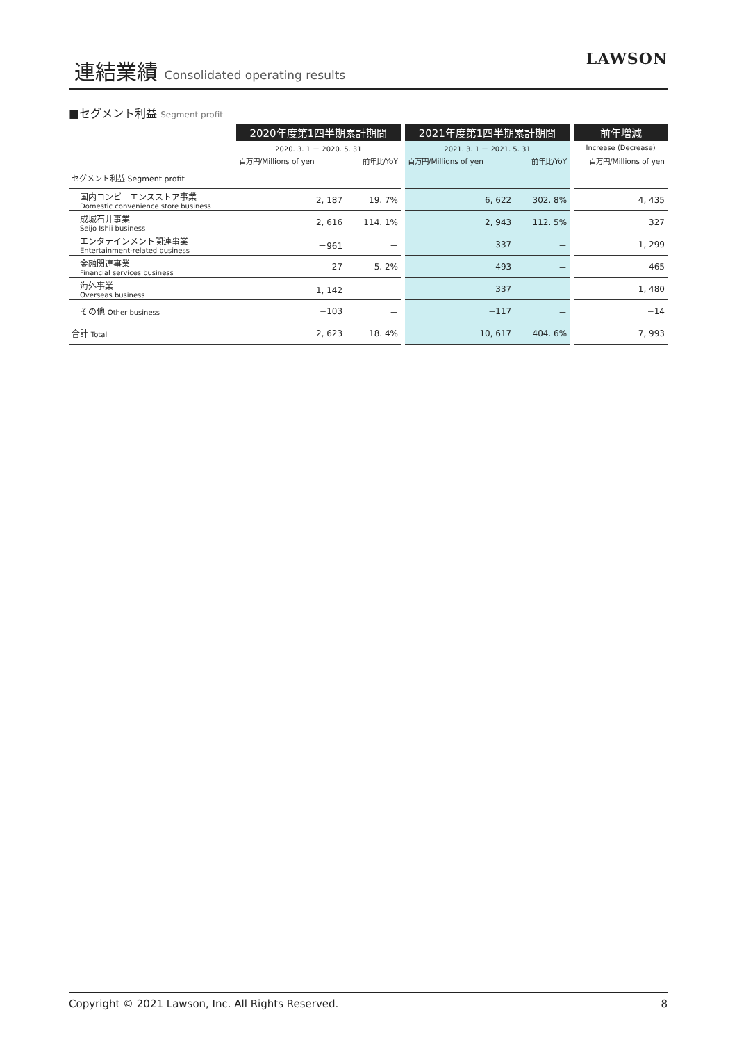連結業績 Consolidated operating results
LAWSON
■セグメント利益 Segment profit
| | 2020年度第1四半期累計期間 | | | 2021年度第1四半期累計期間 | | | 前年増減 |
| | 2020. 3. 1 － 2020. 5. 31 | | | 2021. 3. 1 － 2021. 5. 31 | | | Increase (Decrease) |
| | 百万円/Millions of yen | 前年比/YoY | | 百万円/Millions of yen | 前年比/YoY | | 百万円/Millions of yen |
| セグメント利益 Segment profit | | | | | | | |
| 国内コンビニエンスストア事業 Domestic convenience store business | 2, 187 | 19. 7% | | 6, 622 | 302. 8% | | 4, 435 |
| 成城石井事業 Seijo Ishii business | 2, 616 | 114. 1% | | 2, 943 | 112. 5% | | 327 |
| エンタテインメント関連事業 Entertainment-related business | －961 | － | | 337 | － | | 1, 299 |
| 金融関連事業 Financial services business | 27 | 5. 2% | | 493 | － | | 465 |
| 海外事業 Overseas business | －1, 142 | － | | 337 | － | | 1, 480 |
| その他 Other business | −103 | － | | −117 | － | | −14 |
| 合計 Total | 2, 623 | 18. 4% | | 10, 617 | 404. 6% | | 7, 993 |
Copyright © 2021 Lawson, Inc. All Rights Reserved. 8